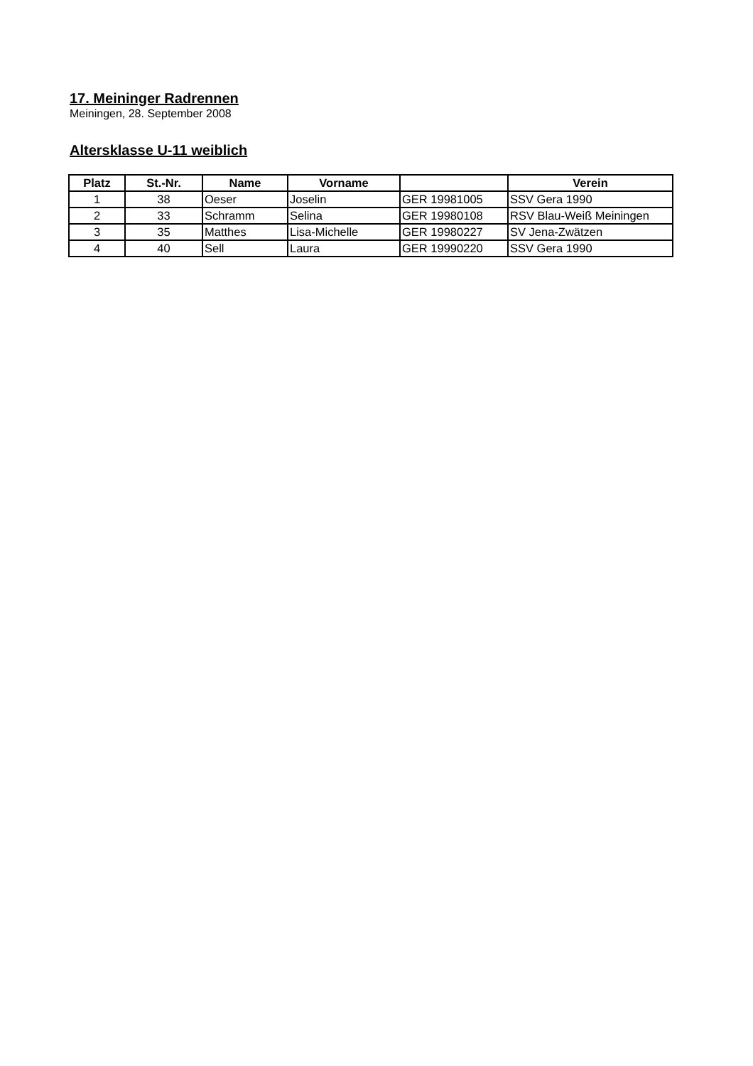17. Meininger Radrennen
Meiningen, 28. September 2008
Altersklasse U-11 weiblich
| Platz | St.-Nr. | Name | Vorname | | Verein |
| --- | --- | --- | --- | --- | --- |
| 1 | 38 | Oeser | Joselin | GER 19981005 | SSV Gera 1990 |
| 2 | 33 | Schramm | Selina | GER 19980108 | RSV Blau-Weiß Meiningen |
| 3 | 35 | Matthes | Lisa-Michelle | GER 19980227 | SV Jena-Zwätzen |
| 4 | 40 | Sell | Laura | GER 19990220 | SSV Gera 1990 |